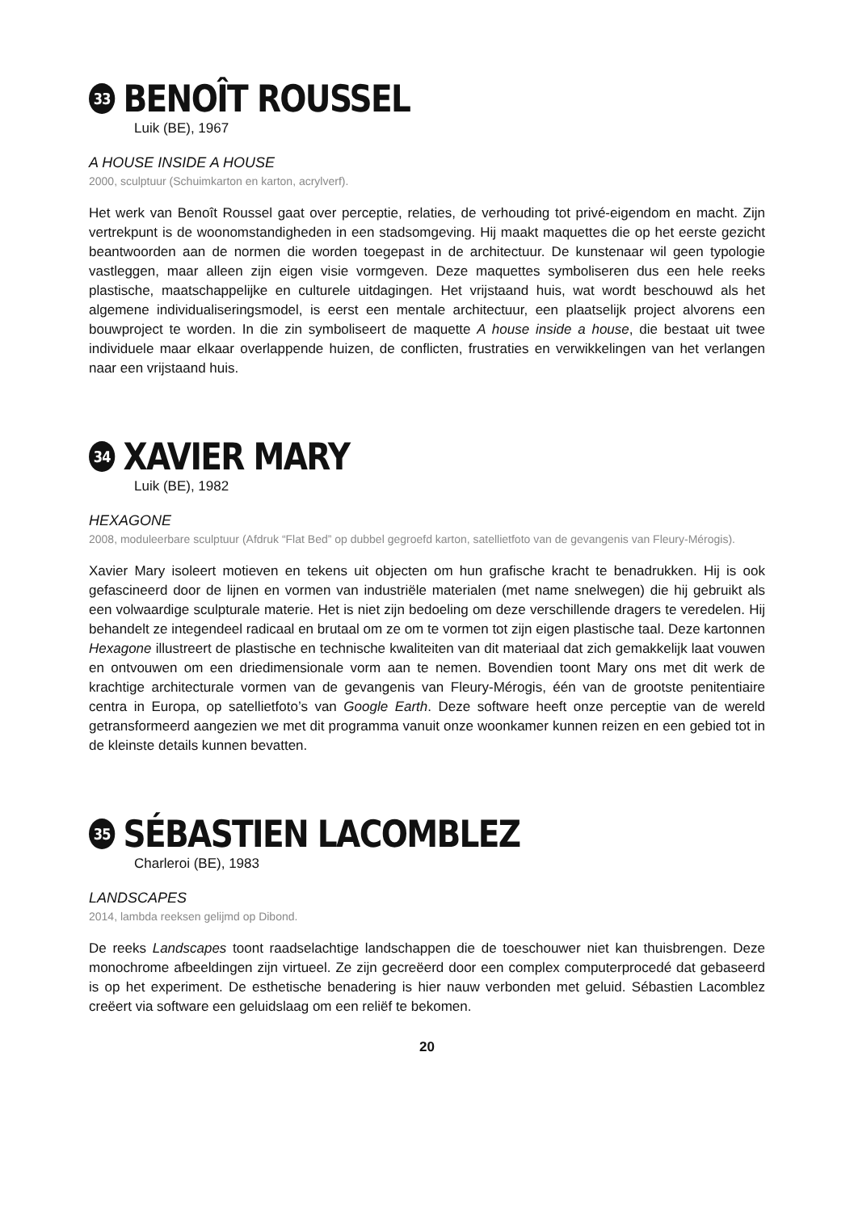33 BENOÎT ROUSSEL
Luik (BE), 1967
A HOUSE INSIDE A HOUSE
2000, sculptuur (Schuimkarton en karton, acrylverf).
Het werk van Benoît Roussel gaat over perceptie, relaties, de verhouding tot privé-eigendom en macht. Zijn vertrekpunt is de woonomstandigheden in een stadsomgeving. Hij maakt maquettes die op het eerste gezicht beantwoorden aan de normen die worden toegepast in de architectuur. De kunstenaar wil geen typologie vastleggen, maar alleen zijn eigen visie vormgeven. Deze maquettes symboliseren dus een hele reeks plastische, maatschappelijke en culturele uitdagingen. Het vrijstaand huis, wat wordt beschouwd als het algemene individualiseringsmodel, is eerst een mentale architectuur, een plaatselijk project alvorens een bouwproject te worden. In die zin symboliseert de maquette A house inside a house, die bestaat uit twee individuele maar elkaar overlappende huizen, de conflicten, frustraties en verwikkelingen van het verlangen naar een vrijstaand huis.
34 XAVIER MARY
Luik (BE), 1982
HEXAGONE
2008, moduleerbare sculptuur (Afdruk “Flat Bed” op dubbel gegroefd karton, satellietfoto van de gevangenis van Fleury-Mérogis).
Xavier Mary isoleert motieven en tekens uit objecten om hun grafische kracht te benadrukken. Hij is ook gefascineerd door de lijnen en vormen van industriële materialen (met name snelwegen) die hij gebruikt als een volwaardige sculpturale materie. Het is niet zijn bedoeling om deze verschillende dragers te veredelen. Hij behandelt ze integendeel radicaal en brutaal om ze om te vormen tot zijn eigen plastische taal. Deze kartonnen Hexagone illustreert de plastische en technische kwaliteiten van dit materiaal dat zich gemakkelijk laat vouwen en ontvouwen om een driedimensionale vorm aan te nemen. Bovendien toont Mary ons met dit werk de krachtige architecturale vormen van de gevangenis van Fleury-Mérogis, één van de grootste penitentiaire centra in Europa, op satellietfoto’s van Google Earth. Deze software heeft onze perceptie van de wereld getransformeerd aangezien we met dit programma vanuit onze woonkamer kunnen reizen en een gebied tot in de kleinste details kunnen bevatten.
35 SÉBASTIEN LACOMBLEZ
Charleroi (BE), 1983
LANDSCAPES
2014, lambda reeksen gelijmd op Dibond.
De reeks Landscapes toont raadselachtige landschappen die de toeschouwer niet kan thuisbrengen. Deze monochrome afbeeldingen zijn virtueel. Ze zijn gecreëerd door een complex computerprocedé dat gebaseerd is op het experiment. De esthetische benadering is hier nauw verbonden met geluid. Sébastien Lacomblez creëert via software een geluidslaag om een reliëf te bekomen.
20